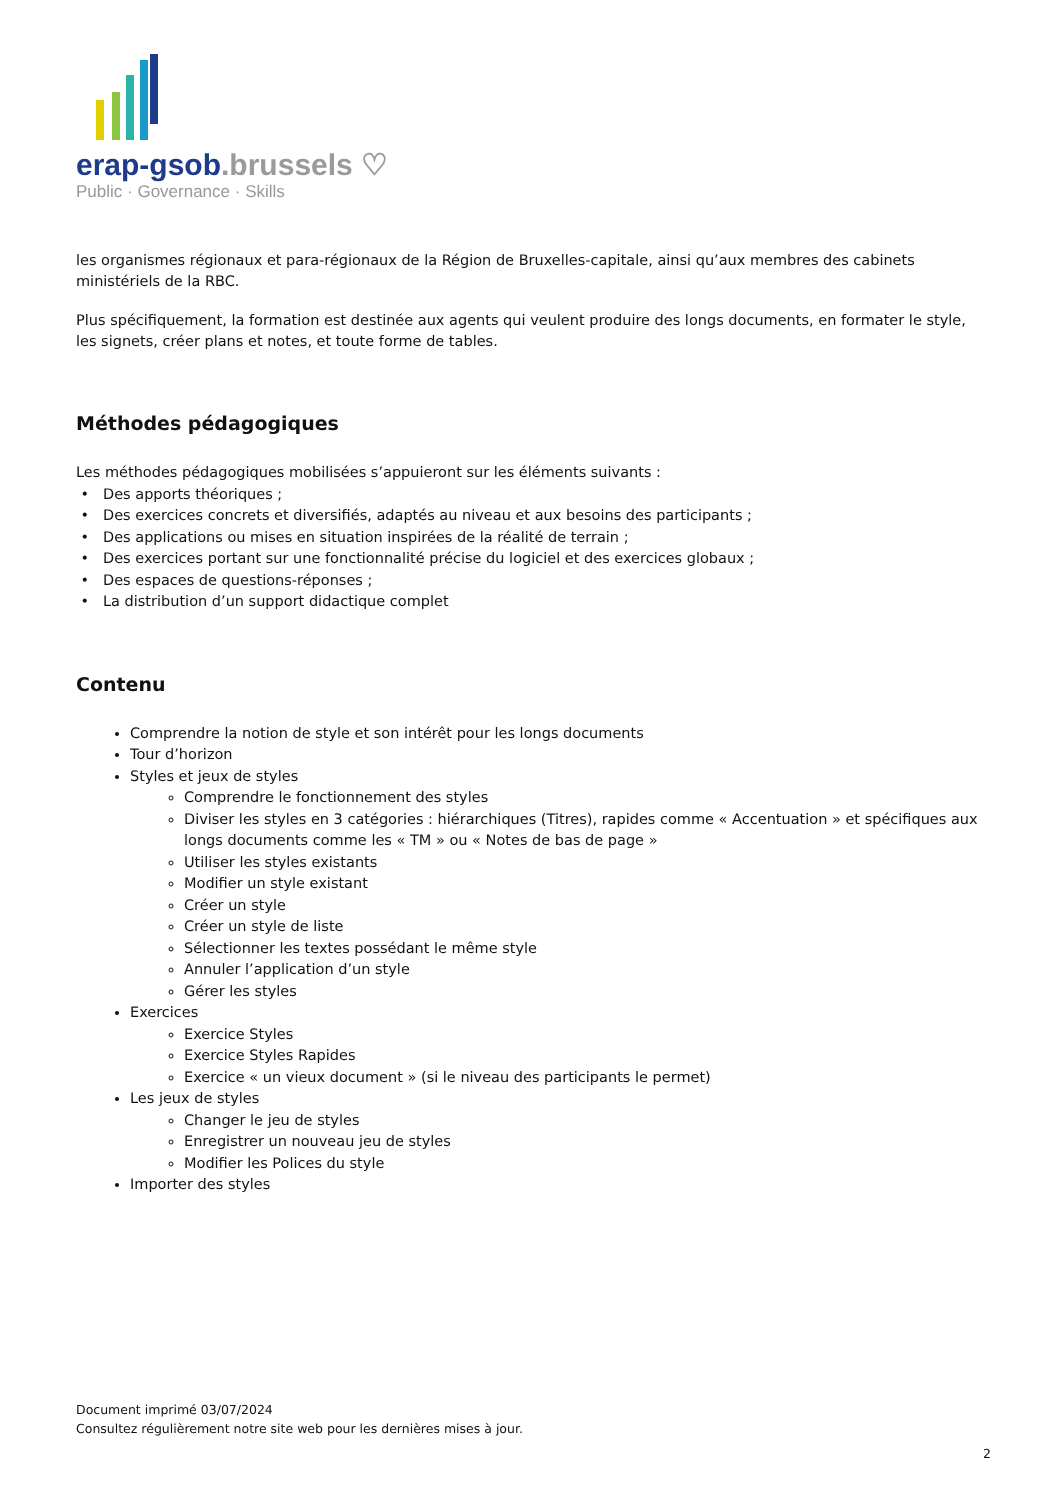erap-gsob.brussels ♡
Public · Governance · Skills
les organismes régionaux et para-régionaux de la Région de Bruxelles-capitale, ainsi qu’aux membres des cabinets ministériels de la RBC.
Plus spécifiquement, la formation est destinée aux agents qui veulent produire des longs documents, en formater le style, les signets, créer plans et notes, et toute forme de tables.
Méthodes pédagogiques
Les méthodes pédagogiques mobilisées s’appuieront sur les éléments suivants :
Des apports théoriques ;
Des exercices concrets et diversifiés, adaptés au niveau et aux besoins des participants ;
Des applications ou mises en situation inspirées de la réalité de terrain ;
Des exercices portant sur une fonctionnalité précise du logiciel et des exercices globaux ;
Des espaces de questions-réponses ;
La distribution d’un support didactique complet
Contenu
Comprendre la notion de style et son intérêt pour les longs documents
Tour d’horizon
Styles et jeux de styles
Comprendre le fonctionnement des styles
Diviser les styles en 3 catégories : hiérarchiques (Titres), rapides comme « Accentuation » et spécifiques aux longs documents comme les « TM » ou « Notes de bas de page »
Utiliser les styles existants
Modifier un style existant
Créer un style
Créer un style de liste
Sélectionner les textes possédant le même style
Annuler l’application d’un style
Gérer les styles
Exercices
Exercice Styles
Exercice Styles Rapides
Exercice « un vieux document » (si le niveau des participants le permet)
Les jeux de styles
Changer le jeu de styles
Enregistrer un nouveau jeu de styles
Modifier les Polices du style
Importer des styles
Document imprimé 03/07/2024
Consultez régulièrement notre site web pour les dernières mises à jour.
2